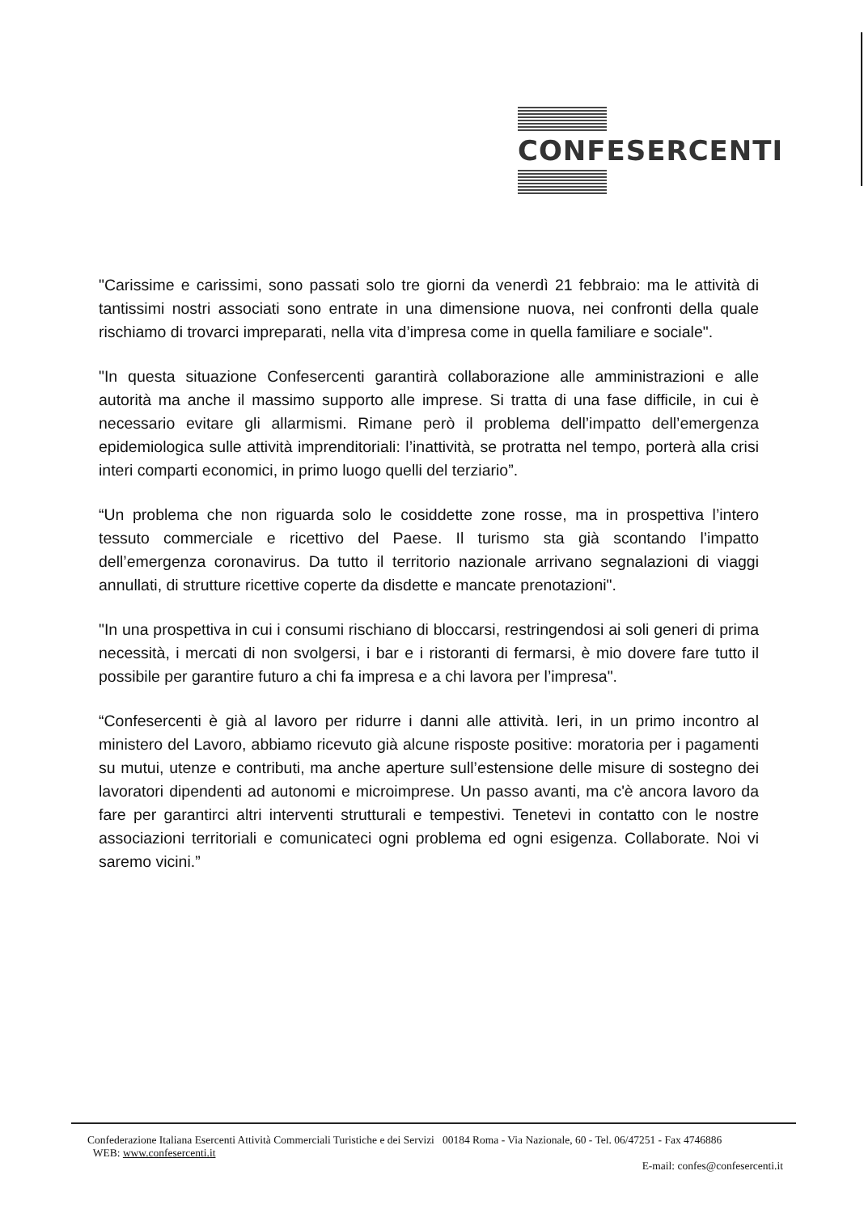CONFESERCENTI
"Carissime e carissimi, sono passati solo tre giorni da venerdì 21 febbraio: ma le attività di tantissimi nostri associati sono entrate in una dimensione nuova, nei confronti della quale rischiamo di trovarci impreparati, nella vita d’impresa come in quella familiare e sociale".
"In questa situazione Confesercenti garantirà collaborazione alle amministrazioni e alle autorità ma anche il massimo supporto alle imprese. Si tratta di una fase difficile, in cui è necessario evitare gli allarmismi. Rimane però il problema dell’impatto dell’emergenza epidemiologica sulle attività imprenditoriali: l’inattività, se protratta nel tempo, porterà alla crisi interi comparti economici, in primo luogo quelli del terziario”.
“Un problema che non riguarda solo le cosiddette zone rosse, ma in prospettiva l’intero tessuto commerciale e ricettivo del Paese. Il turismo sta già scontando l’impatto dell’emergenza coronavirus. Da tutto il territorio nazionale arrivano segnalazioni di viaggi annullati, di strutture ricettive coperte da disdette e mancate prenotazioni".
"In una prospettiva in cui i consumi rischiano di bloccarsi, restringendosi ai soli generi di prima necessità, i mercati di non svolgersi, i bar e i ristoranti di fermarsi, è mio dovere fare tutto il possibile per garantire futuro a chi fa impresa e a chi lavora per l’impresa".
“Confesercenti è già al lavoro per ridurre i danni alle attività. Ieri, in un primo incontro al ministero del Lavoro, abbiamo ricevuto già alcune risposte positive: moratoria per i pagamenti su mutui, utenze e contributi, ma anche aperture sull’estensione delle misure di sostegno dei lavoratori dipendenti ad autonomi e microimprese. Un passo avanti, ma c'è ancora lavoro da fare per garantirci altri interventi strutturali e tempestivi. Tenetevi in contatto con le nostre associazioni territoriali e comunicateci ogni problema ed ogni esigenza. Collaborate. Noi vi saremo vicini.”
Confederazione Italiana Esercenti Attività Commerciali Turistiche e dei Servizi 00184 Roma - Via Nazionale, 60 - Tel. 06/47251 - Fax 4746886
WEB: www.confesercenti.it
E-mail: confes@confesercenti.it